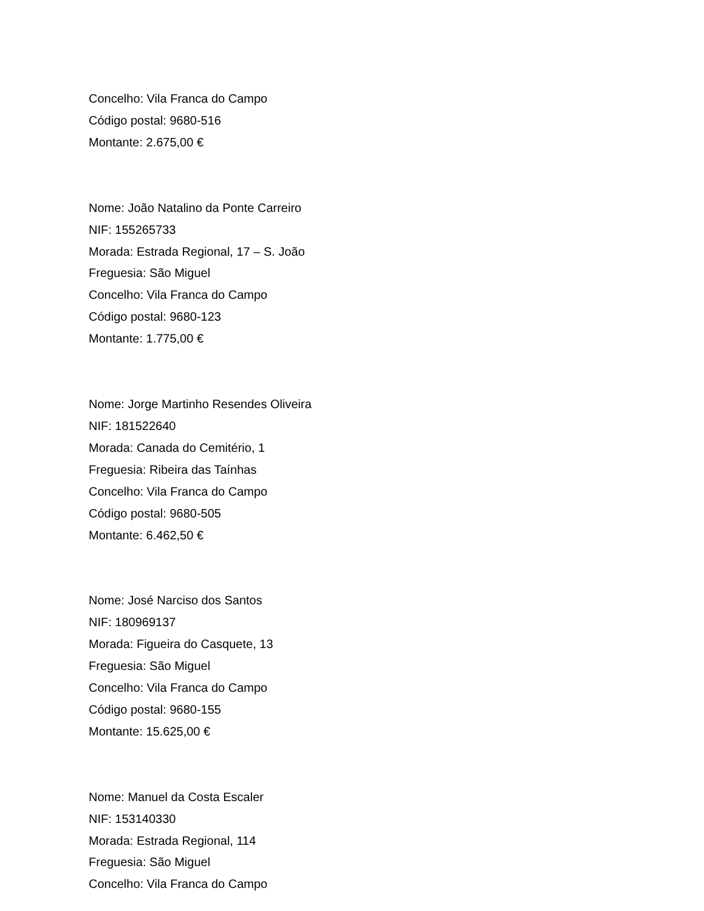Concelho: Vila Franca do Campo
Código postal: 9680-516
Montante: 2.675,00 €
Nome: João Natalino da Ponte Carreiro
NIF: 155265733
Morada: Estrada Regional, 17 – S. João
Freguesia: São Miguel
Concelho: Vila Franca do Campo
Código postal: 9680-123
Montante: 1.775,00 €
Nome: Jorge Martinho Resendes Oliveira
NIF: 181522640
Morada: Canada do Cemitério, 1
Freguesia: Ribeira das Taínhas
Concelho: Vila Franca do Campo
Código postal: 9680-505
Montante: 6.462,50 €
Nome: José Narciso dos Santos
NIF: 180969137
Morada: Figueira do Casquete, 13
Freguesia: São Miguel
Concelho: Vila Franca do Campo
Código postal: 9680-155
Montante: 15.625,00 €
Nome: Manuel da Costa Escaler
NIF: 153140330
Morada: Estrada Regional, 114
Freguesia: São Miguel
Concelho: Vila Franca do Campo